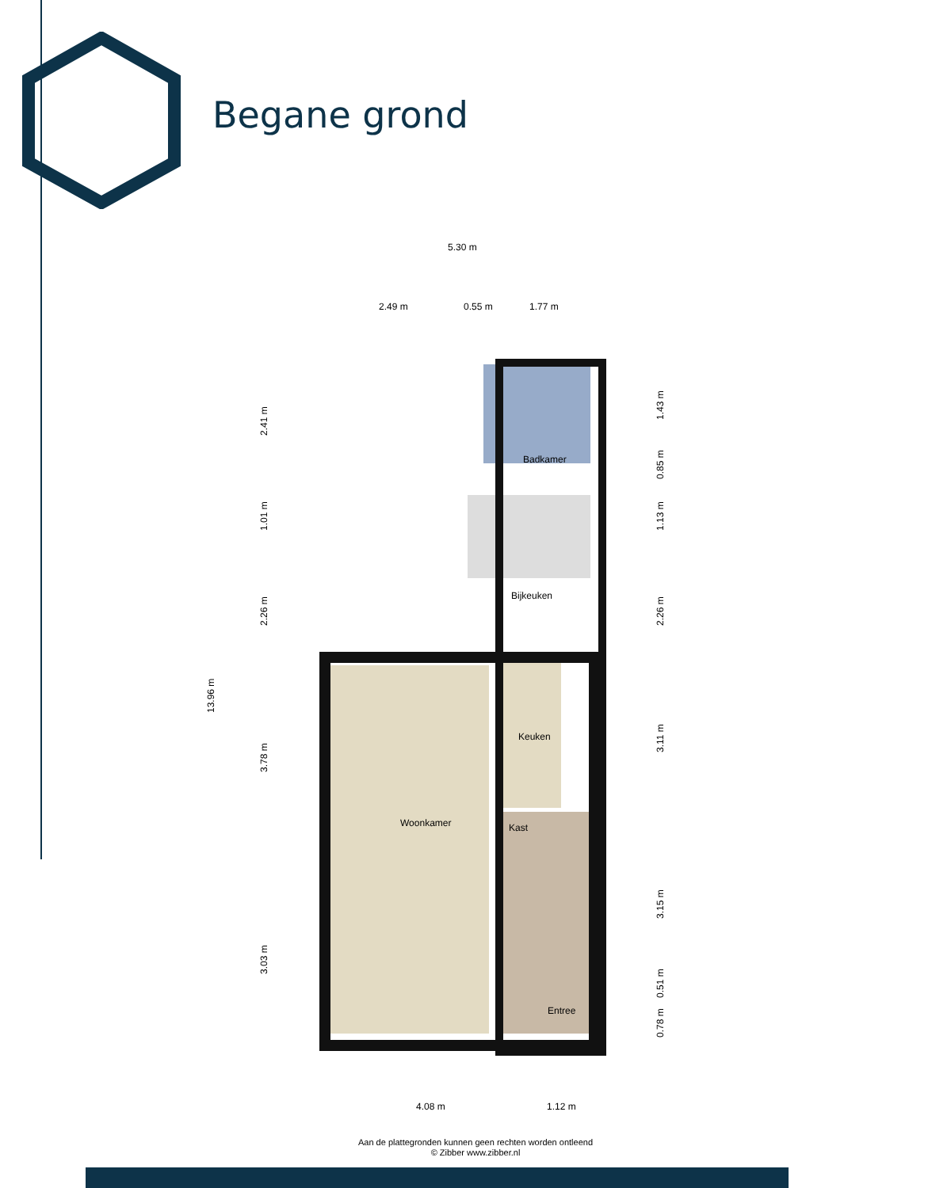Begane grond
5.30 m
2.49 m
0.55 m
1.77 m
Badkamer
Bijkeuken
Keuken
Kast
Woonkamer
Entree
13.96 m
2.41 m
1.01 m
2.26 m
3.78 m
3.03 m
1.43 m
0.85 m
1.13 m
2.26 m
3.11 m
3.15 m
0.51 m
0.78 m
4.08 m
1.12 m
Aan de plattegronden kunnen geen rechten worden ontleend
© Zibber www.zibber.nl